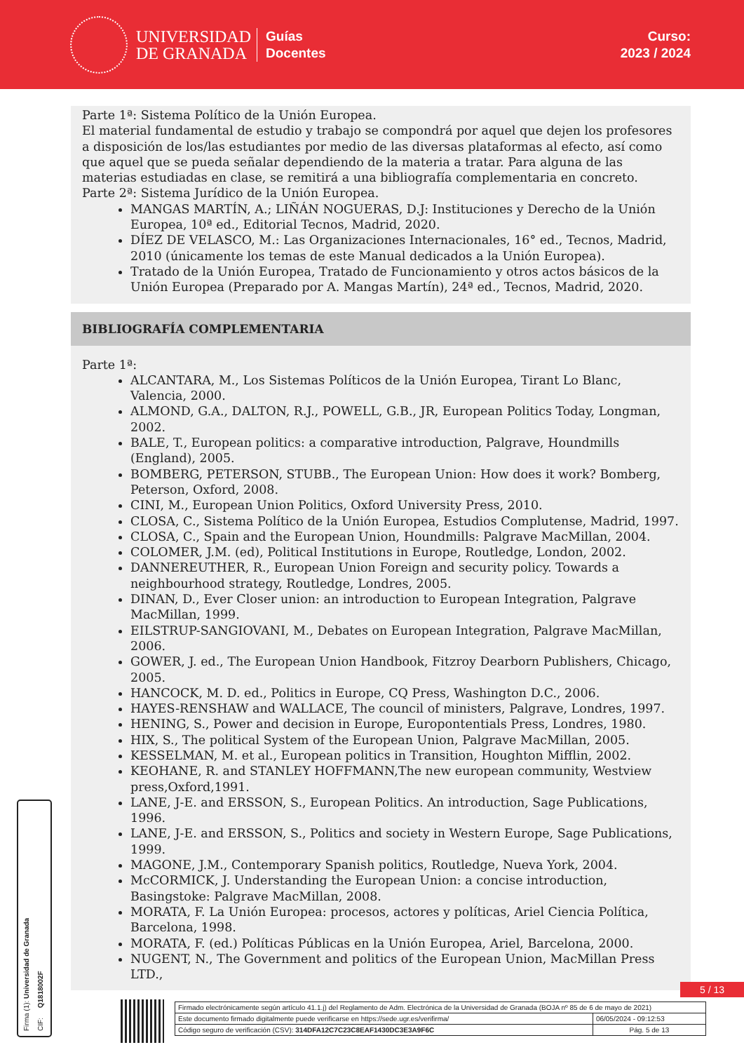UNIVERSIDAD
DE GRANADA
Guías
Docentes
Curso:
2023 / 2024
Parte 1ª: Sistema Político de la Unión Europea.
El material fundamental de estudio y trabajo se compondrá por aquel que dejen los profesores a disposición de los/las estudiantes por medio de las diversas plataformas al efecto, así como que aquel que se pueda señalar dependiendo de la materia a tratar. Para alguna de las materias estudiadas en clase, se remitirá a una bibliografía complementaria en concreto.
Parte 2ª: Sistema Jurídico de la Unión Europea.
MANGAS MARTÍN, A.; LIÑÁN NOGUERAS, D.J: Instituciones y Derecho de la Unión Europea, 10ª ed., Editorial Tecnos, Madrid, 2020.
DÍEZ DE VELASCO, M.: Las Organizaciones Internacionales, 16° ed., Tecnos, Madrid, 2010 (únicamente los temas de este Manual dedicados a la Unión Europea).
Tratado de la Unión Europea, Tratado de Funcionamiento y otros actos básicos de la Unión Europea (Preparado por A. Mangas Martín), 24ª ed., Tecnos, Madrid, 2020.
BIBLIOGRAFÍA COMPLEMENTARIA
Parte 1ª:
ALCANTARA, M., Los Sistemas Políticos de la Unión Europea, Tirant Lo Blanc, Valencia, 2000.
ALMOND, G.A., DALTON, R.J., POWELL, G.B., JR, European Politics Today, Longman, 2002.
BALE, T., European politics: a comparative introduction, Palgrave, Houndmills (England), 2005.
BOMBERG, PETERSON, STUBB., The European Union: How does it work? Bomberg, Peterson, Oxford, 2008.
CINI, M., European Union Politics, Oxford University Press, 2010.
CLOSA, C., Sistema Político de la Unión Europea, Estudios Complutense, Madrid, 1997.
CLOSA, C., Spain and the European Union, Houndmills: Palgrave MacMillan, 2004.
COLOMER, J.M. (ed), Political Institutions in Europe, Routledge, London, 2002.
DANNEREUTHER, R., European Union Foreign and security policy. Towards a neighbourhood strategy, Routledge, Londres, 2005.
DINAN, D., Ever Closer union: an introduction to European Integration, Palgrave MacMillan, 1999.
EILSTRUP-SANGIOVANI, M., Debates on European Integration, Palgrave MacMillan, 2006.
GOWER, J. ed., The European Union Handbook, Fitzroy Dearborn Publishers, Chicago, 2005.
HANCOCK, M. D. ed., Politics in Europe, CQ Press, Washington D.C., 2006.
HAYES-RENSHAW and WALLACE, The council of ministers, Palgrave, Londres, 1997.
HENING, S., Power and decision in Europe, Europontentials Press, Londres, 1980.
HIX, S., The political System of the European Union, Palgrave MacMillan, 2005.
KESSELMAN, M. et al., European politics in Transition, Houghton Mifflin, 2002.
KEOHANE, R. and STANLEY HOFFMANN,The new european community, Westview press,Oxford,1991.
LANE, J-E. and ERSSON, S., European Politics. An introduction, Sage Publications, 1996.
LANE, J-E. and ERSSON, S., Politics and society in Western Europe, Sage Publications, 1999.
MAGONE, J.M., Contemporary Spanish politics, Routledge, Nueva York, 2004.
McCORMICK, J. Understanding the European Union: a concise introduction, Basingstoke: Palgrave MacMillan, 2008.
MORATA, F. La Unión Europea: procesos, actores y políticas, Ariel Ciencia Política, Barcelona, 1998.
MORATA, F. (ed.) Políticas Públicas en la Unión Europea, Ariel, Barcelona, 2000.
NUGENT, N., The Government and politics of the European Union, MacMillan Press LTD.,
Firma (1): Universidad de Granada
CIF: Q1818002F
5 / 13
| Firmado electrónicamente según artículo 41.1.j) del Reglamento de Adm. Electrónica de la Universidad de Granada (BOJA nº 85 de 6 de mayo de 2021) | |
| Este documento firmado digitalmente puede verificarse en https://sede.ugr.es/verifirma/ | 06/05/2024 - 09:12:53 |
| Código seguro de verificación (CSV): 314DFA12C7C23C8EAF1430DC3E3A9F6C | Pág. 5 de 13 |